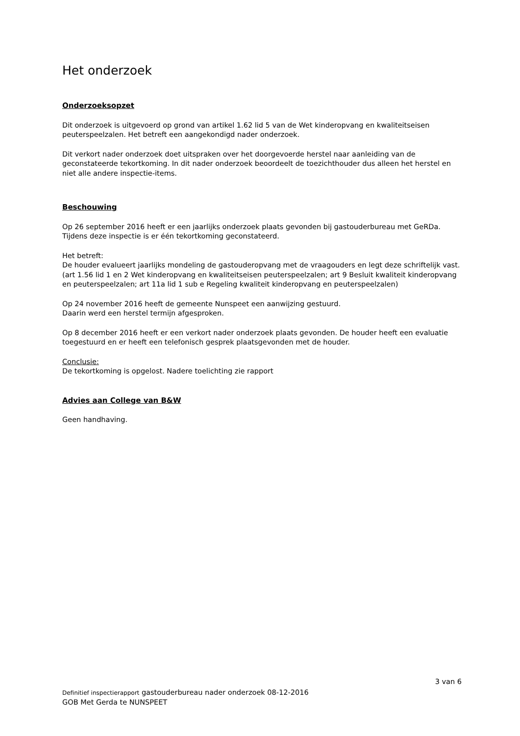Het onderzoek
Onderzoeksopzet
Dit onderzoek is uitgevoerd op grond van artikel 1.62 lid 5 van de Wet kinderopvang en kwaliteitseisen peuterspeelzalen. Het betreft een aangekondigd nader onderzoek.
Dit verkort nader onderzoek doet uitspraken over het doorgevoerde herstel naar aanleiding van de geconstateerde tekortkoming. In dit nader onderzoek beoordeelt de toezichthouder dus alleen het herstel en niet alle andere inspectie-items.
Beschouwing
Op 26 september 2016 heeft er een jaarlijks onderzoek plaats gevonden bij gastouderbureau met GeRDa.
Tijdens deze inspectie is er één tekortkoming geconstateerd.
Het betreft:
De houder evalueert jaarlijks mondeling de gastouderopvang met de vraagouders en legt deze schriftelijk vast.
(art 1.56 lid 1 en 2 Wet kinderopvang en kwaliteitseisen peuterspeelzalen; art 9 Besluit kwaliteit kinderopvang en peuterspeelzalen; art 11a lid 1 sub e Regeling kwaliteit kinderopvang en peuterspeelzalen)
Op 24 november 2016 heeft de gemeente Nunspeet een aanwijzing gestuurd.
Daarin werd een herstel termijn afgesproken.
Op 8 december 2016 heeft er een verkort nader onderzoek plaats gevonden. De houder heeft een evaluatie toegestuurd en er heeft een telefonisch gesprek plaatsgevonden met de houder.
Conclusie:
De tekortkoming is opgelost. Nadere toelichting zie rapport
Advies aan College van B&W
Geen handhaving.
3 van 6
Definitief inspectierapport gastouderbureau nader onderzoek 08-12-2016
GOB Met Gerda te NUNSPEET